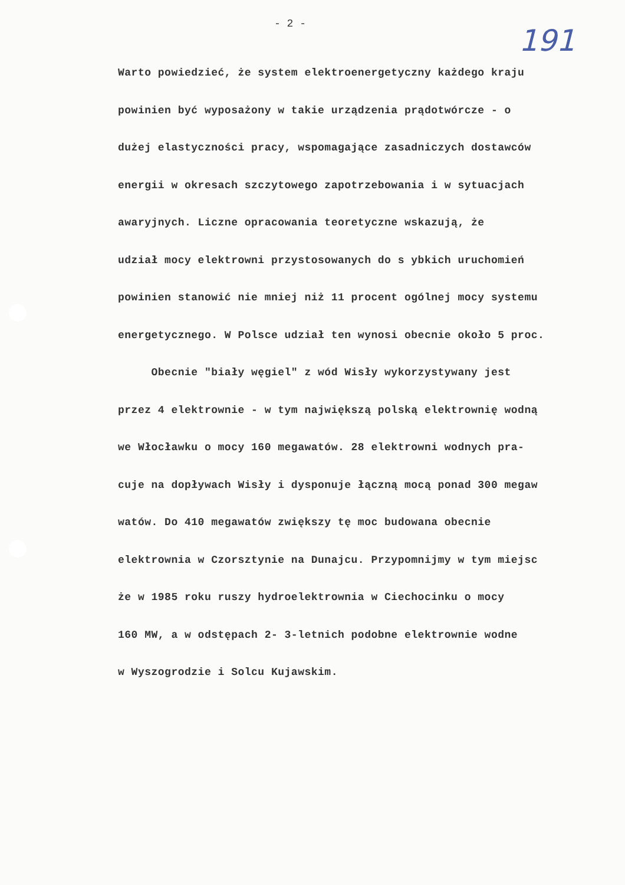- 2 - 191
Warto powiedzieć, że system elektroenergetyczny każdego kraju
powinien być wyposażony w takie urządzenia prądotwórcze - o
dużej elastyczności pracy, wspomagające zasadniczych dostawców
energii w okresach szczytowego zapotrzebowania i w sytuacjach
awaryjnych. Liczne opracowania teoretyczne wskazują, że
udział mocy elektrowni przystosowanych do s ybkich uruchomień
powinien stanowić nie mniej niż 11 procent ogólnej mocy systemu
energetycznego. W Polsce udział ten wynosi obecnie około 5 proc.
Obecnie "biały węgiel" z wód Wisły wykorzystywany jest
przez 4 elektrownie - w tym największą polską elektrownię wodną
we Włocławku o mocy 160 megawatów. 28 elektrowni wodnych pra-
cuje na dopływach Wisły i dysponuje łączną mocą ponad 300 megaw
watów. Do 410 megawatów zwiększy tę moc budowana obecnie
elektrownia w Czorsztynie na Dunajcu. Przypomnijmy w tym miejsc
że w 1985 roku ruszy hydroelektrownia w Ciechocinku o mocy
160 MW, a w odstępach 2- 3-letnich podobne elektrownie wodne
w Wyszogrodzie i Solcu Kujawskim.